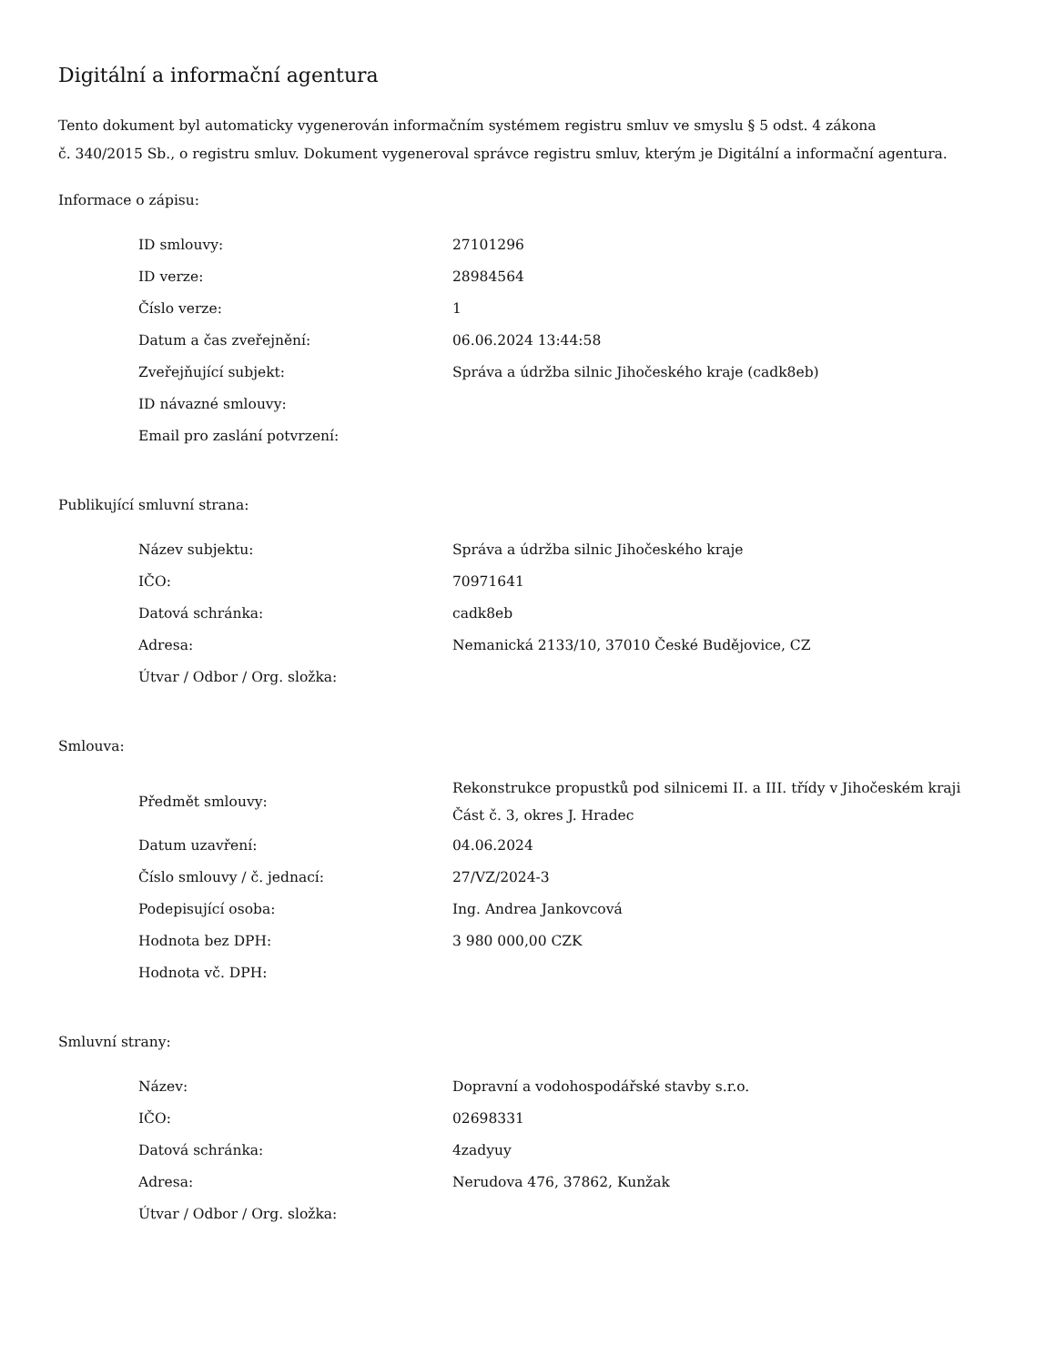Digitální a informační agentura
Tento dokument byl automaticky vygenerován informačním systémem registru smluv ve smyslu § 5 odst. 4 zákona
č. 340/2015 Sb., o registru smluv. Dokument vygeneroval správce registru smluv, kterým je Digitální a informační agentura.
Informace o zápisu:
| ID smlouvy: | 27101296 |
| ID verze: | 28984564 |
| Číslo verze: | 1 |
| Datum a čas zveřejnění: | 06.06.2024 13:44:58 |
| Zveřejňující subjekt: | Správa a údržba silnic Jihočeského kraje (cadk8eb) |
| ID návazné smlouvy: | |
| Email pro zaslání potvrzení: | |
Publikující smluvní strana:
| Název subjektu: | Správa a údržba silnic Jihočeského kraje |
| IČO: | 70971641 |
| Datová schránka: | cadk8eb |
| Adresa: | Nemanická 2133/10, 37010 České Budějovice, CZ |
| Útvar / Odbor / Org. složka: | |
Smlouva:
| Předmět smlouvy: | Rekonstrukce propustků pod silnicemi II. a III. třídy v Jihočeském kraji Část č. 3, okres J. Hradec |
| Datum uzavření: | 04.06.2024 |
| Číslo smlouvy / č. jednací: | 27/VZ/2024-3 |
| Podepisující osoba: | Ing. Andrea Jankovcová |
| Hodnota bez DPH: | 3 980 000,00 CZK |
| Hodnota vč. DPH: | |
Smluvní strany:
| Název: | Dopravní a vodohospodářské stavby s.r.o. |
| IČO: | 02698331 |
| Datová schránka: | 4zadyuy |
| Adresa: | Nerudova 476, 37862, Kunžak |
| Útvar / Odbor / Org. složka: | |